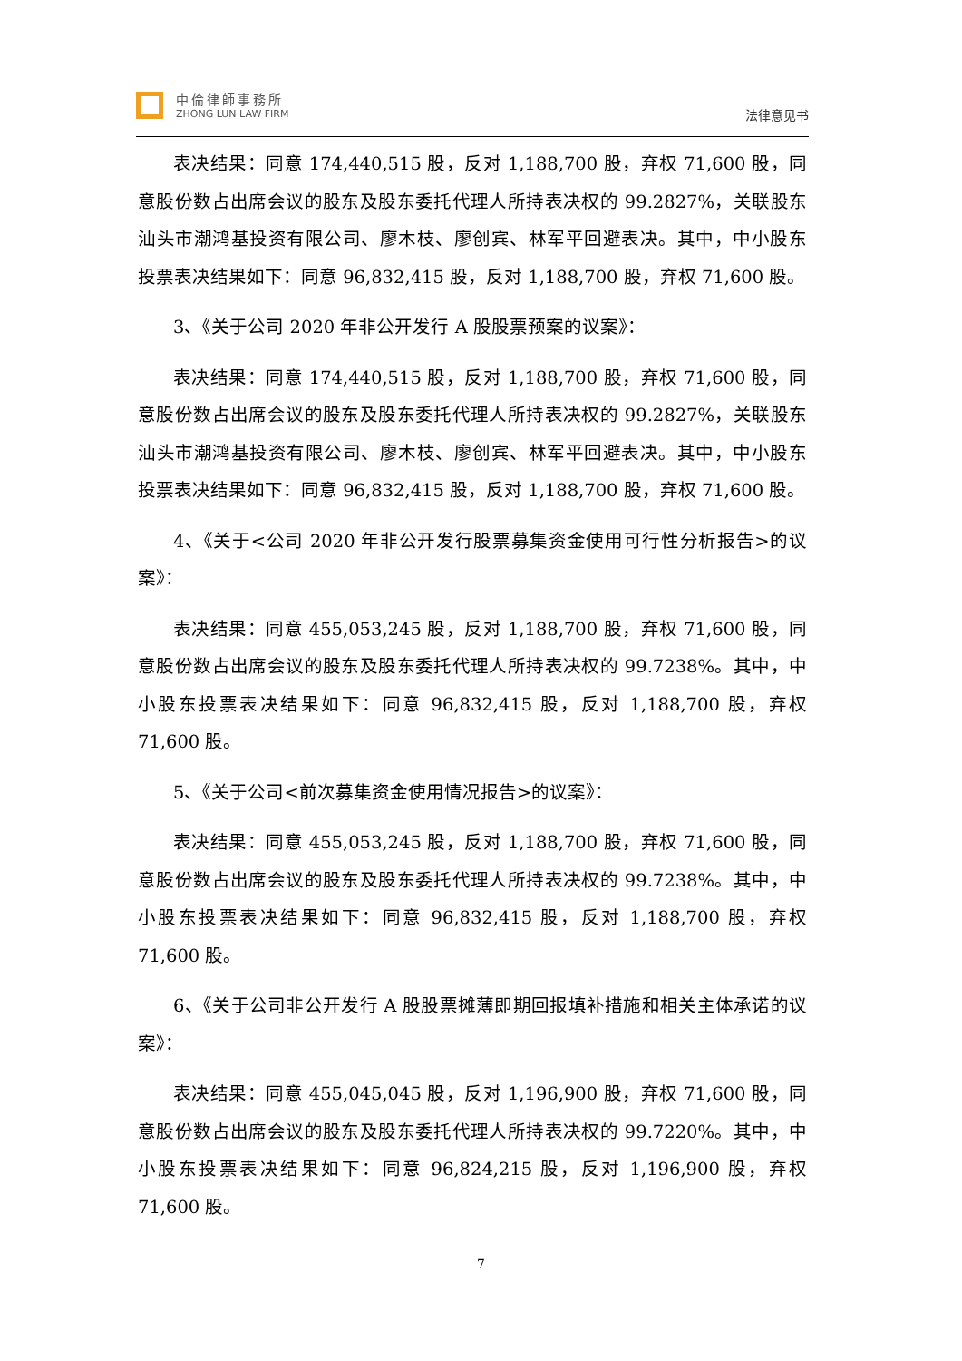中倫律師事務所
ZHONG LUN LAW FIRM
法律意见书
表决结果：同意 174,440,515 股，反对 1,188,700 股，弃权 71,600 股，同意股份数占出席会议的股东及股东委托代理人所持表决权的 99.2827%，关联股东汕头市潮鸿基投资有限公司、廖木枝、廖创宾、林军平回避表决。其中，中小股东投票表决结果如下：同意 96,832,415 股，反对 1,188,700 股，弃权 71,600 股。
3、《关于公司 2020 年非公开发行 A 股股票预案的议案》：
表决结果：同意 174,440,515 股，反对 1,188,700 股，弃权 71,600 股，同意股份数占出席会议的股东及股东委托代理人所持表决权的 99.2827%，关联股东汕头市潮鸿基投资有限公司、廖木枝、廖创宾、林军平回避表决。其中，中小股东投票表决结果如下：同意 96,832,415 股，反对 1,188,700 股，弃权 71,600 股。
4、《关于<公司 2020 年非公开发行股票募集资金使用可行性分析报告>的议案》：
表决结果：同意 455,053,245 股，反对 1,188,700 股，弃权 71,600 股，同意股份数占出席会议的股东及股东委托代理人所持表决权的 99.7238%。其中，中小股东投票表决结果如下：同意 96,832,415 股，反对 1,188,700 股，弃权 71,600 股。
5、《关于公司<前次募集资金使用情况报告>的议案》：
表决结果：同意 455,053,245 股，反对 1,188,700 股，弃权 71,600 股，同意股份数占出席会议的股东及股东委托代理人所持表决权的 99.7238%。其中，中小股东投票表决结果如下：同意 96,832,415 股，反对 1,188,700 股，弃权 71,600 股。
6、《关于公司非公开发行 A 股股票摊薄即期回报填补措施和相关主体承诺的议案》：
表决结果：同意 455,045,045 股，反对 1,196,900 股，弃权 71,600 股，同意股份数占出席会议的股东及股东委托代理人所持表决权的 99.7220%。其中，中小股东投票表决结果如下：同意 96,824,215 股，反对 1,196,900 股，弃权 71,600 股。
7